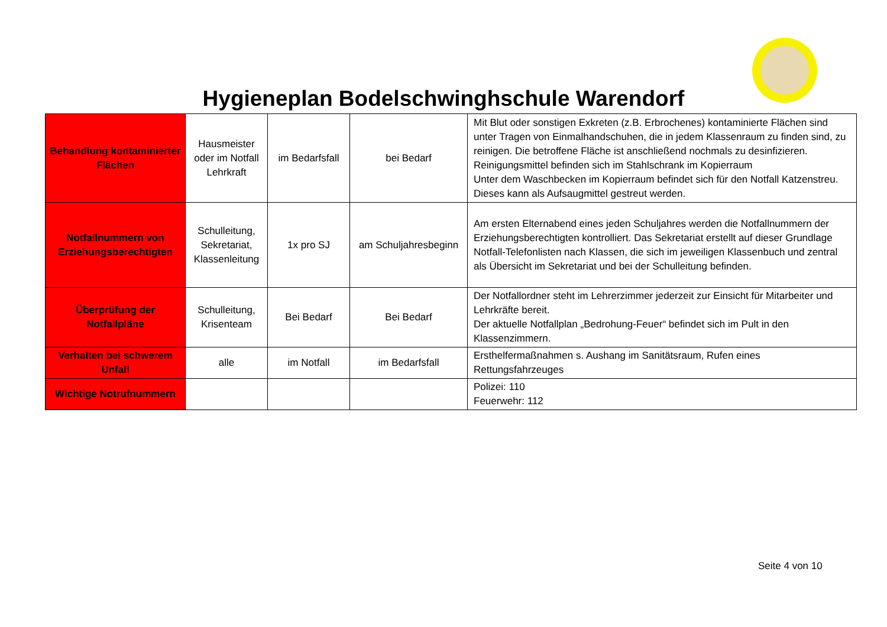Hygieneplan Bodelschwinghschule Warendorf
| Behandlung kontaminierter Flächen | Hausmeister oder im Notfall Lehrkraft | im Bedarfsfall | bei Bedarf | Mit Blut oder sonstigen Exkreten (z.B. Erbrochenes) kontaminierte Flächen sind unter Tragen von Einmalhandschuhen, die in jedem Klassenraum zu finden sind, zu reinigen. Die betroffene Fläche ist anschließend nochmals zu desinfizieren. Reinigungsmittel befinden sich im Stahlschrank im Kopierraum Unter dem Waschbecken im Kopierraum befindet sich für den Notfall Katzenstreu. Dieses kann als Aufsaugmittel gestreut werden. |
| Notfallnummern von Erziehungsberechtigten | Schulleitung, Sekretariat, Klassenleitung | 1x pro SJ | am Schuljahresbeginn | Am ersten Elternabend eines jeden Schuljahres werden die Notfallnummern der Erziehungsberechtigten kontrolliert. Das Sekretariat erstellt auf dieser Grundlage Notfall-Telefonlisten nach Klassen, die sich im jeweiligen Klassenbuch und zentral als Übersicht im Sekretariat und bei der Schulleitung befinden. |
| Überprüfung der Notfallpläne | Schulleitung, Krisenteam | Bei Bedarf | Bei Bedarf | Der Notfallordner steht im Lehrerzimmer jederzeit zur Einsicht für Mitarbeiter und Lehrkräfte bereit. Der aktuelle Notfallplan „Bedrohung-Feuer“ befindet sich im Pult in den Klassenzimmern. |
| Verhalten bei schwerem Unfall | alle | im Notfall | im Bedarfsfall | Ersthelfermaßnahmen s. Aushang im Sanitätsraum, Rufen eines Rettungsfahrzeuges |
| Wichtige Notrufnummern | | | | Polizei: 110 Feuerwehr: 112 |
Seite 4 von 10